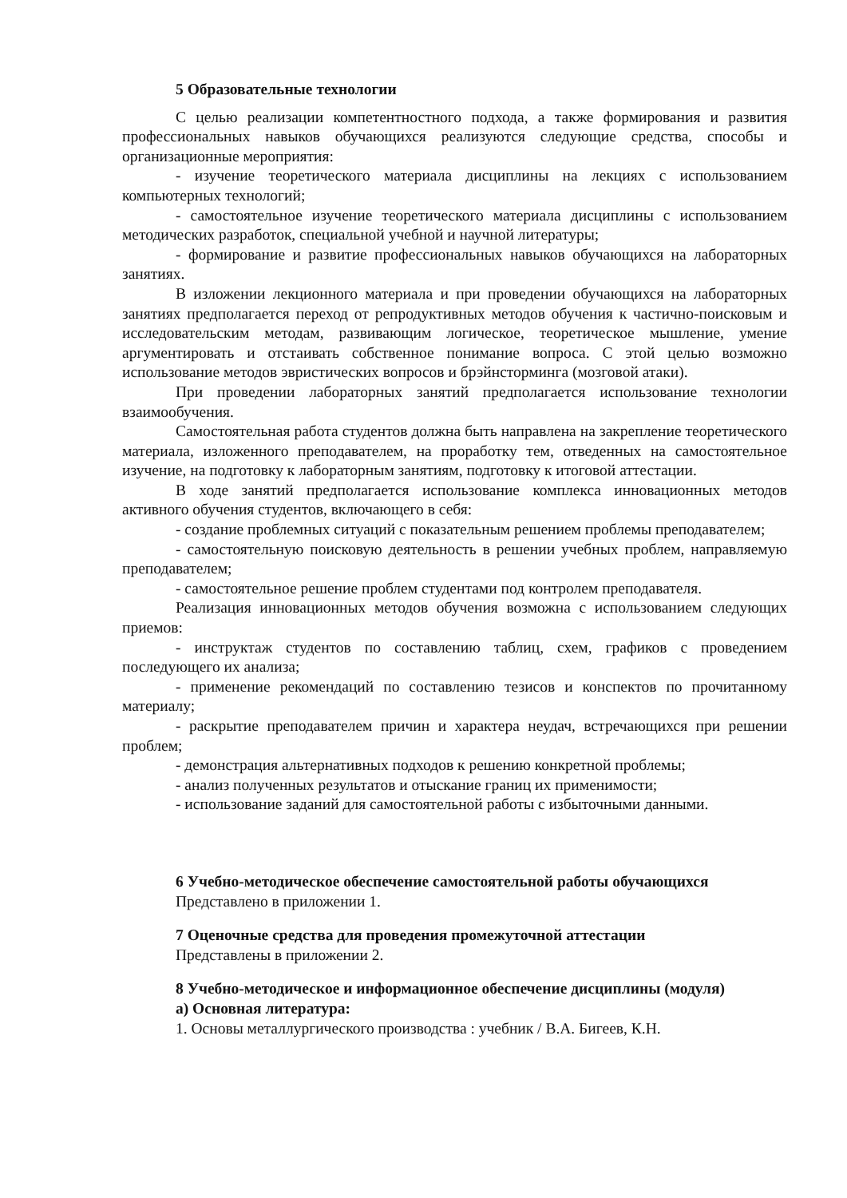5 Образовательные технологии
С целью реализации компетентностного подхода, а также формирования и развития профессиональных навыков обучающихся реализуются следующие средства, способы и организационные мероприятия:
- изучение теоретического материала дисциплины на лекциях с использованием компьютерных технологий;
- самостоятельное изучение теоретического материала дисциплины с использованием методических разработок, специальной учебной и научной литературы;
- формирование и развитие профессиональных навыков обучающихся на лабораторных занятиях.
В изложении лекционного материала и при проведении обучающихся на лабораторных занятиях предполагается переход от репродуктивных методов обучения к частично-поисковым и исследовательским методам, развивающим логическое, теоретическое мышление, умение аргументировать и отстаивать собственное понимание вопроса. С этой целью возможно использование методов эвристических вопросов и брэйнсторминга (мозговой атаки).
При проведении лабораторных занятий предполагается использование технологии взаимообучения.
Самостоятельная работа студентов должна быть направлена на закрепление теоретического материала, изложенного преподавателем, на проработку тем, отведенных на самостоятельное изучение, на подготовку к лабораторным занятиям, подготовку к итоговой аттестации.
В ходе занятий предполагается использование комплекса инновационных методов активного обучения студентов, включающего в себя:
- создание проблемных ситуаций с показательным решением проблемы преподавателем;
- самостоятельную поисковую деятельность в решении учебных проблем, направляемую преподавателем;
- самостоятельное решение проблем студентами под контролем преподавателя.
Реализация инновационных методов обучения возможна с использованием следующих приемов:
- инструктаж студентов по составлению таблиц, схем, графиков с проведением последующего их анализа;
- применение рекомендаций по составлению тезисов и конспектов по прочитанному материалу;
- раскрытие преподавателем причин и характера неудач, встречающихся при решении проблем;
- демонстрация альтернативных подходов к решению конкретной проблемы;
- анализ полученных результатов и отыскание границ их применимости;
- использование заданий для самостоятельной работы с избыточными данными.
6 Учебно-методическое обеспечение самостоятельной работы обучающихся
Представлено в приложении 1.
7 Оценочные средства для проведения промежуточной аттестации
Представлены в приложении 2.
8 Учебно-методическое и информационное обеспечение дисциплины (модуля)
а) Основная литература:
1. Основы металлургического производства : учебник / В.А. Бигеев, К.Н.